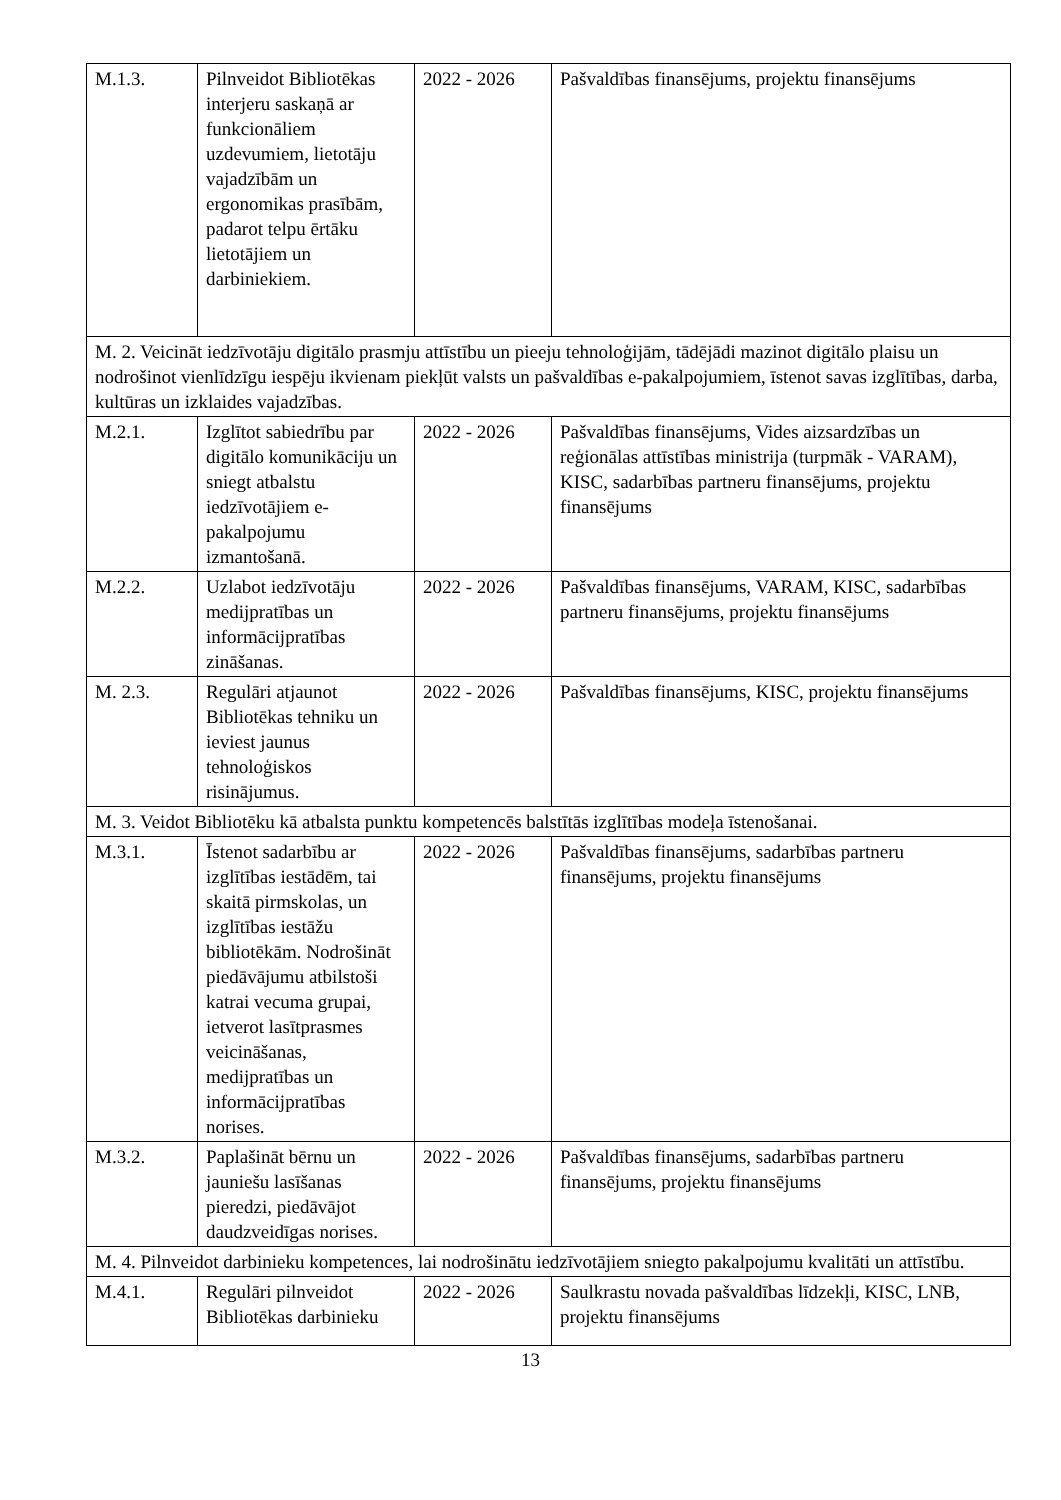| M.1.3. | Pilnveidot Bibliotēkas interjeru saskaņā ar funkcionāliem uzdevumiem, lietotāju vajadzībām un ergonomikas prasībām, padarot telpu ērtāku lietotājiem un darbiniekiem. | 2022 - 2026 | Pašvaldības finansējums, projektu finansējums |
| M. 2. Veicināt iedzīvotāju digitālo prasmju attīstību un pieeju tehnoloģijām, tādējādi mazinot digitālo plaisu un nodrošinot vienlīdzīgu iespēju ikvienam piekļūt valsts un pašvaldības e-pakalpojumiem, īstenot savas izglītības, darba, kultūras un izklaides vajadzības. | | | |
| M.2.1. | Izglītot sabiedrību par digitālo komunikāciju un sniegt atbalstu iedzīvotājiem e-pakalpojumu izmantošanā. | 2022 - 2026 | Pašvaldības finansējums, Vides aizsardzības un reģionālas attīstības ministrija (turpmāk - VARAM), KISC, sadarbības partneru finansējums, projektu finansējums |
| M.2.2. | Uzlabot iedzīvotāju medijpratības un informācijpratības zināšanas. | 2022 - 2026 | Pašvaldības finansējums, VARAM, KISC, sadarbības partneru finansējums, projektu finansējums |
| M. 2.3. | Regulāri atjaunot Bibliotēkas tehniku un ieviest jaunus tehnoloģiskos risinājumus. | 2022 - 2026 | Pašvaldības finansējums, KISC, projektu finansējums |
| M. 3. Veidot Bibliotēku kā atbalsta punktu kompetencēs balstītās izglītības modeļa īstenošanai. | | | |
| M.3.1. | Īstenot sadarbību ar izglītības iestādēm, tai skaitā pirmskolas, un izglītības iestāžu bibliotēkām. Nodrošināt piedāvājumu atbilstoši katrai vecuma grupai, ietverot lasītprasmes veicināšanas, medijpratības un informācijpratības norises. | 2022 - 2026 | Pašvaldības finansējums, sadarbības partneru finansējums, projektu finansējums |
| M.3.2. | Paplašināt bērnu un jauniešu lasīšanas pieredzi, piedāvājot daudzveidīgas norises. | 2022 - 2026 | Pašvaldības finansējums, sadarbības partneru finansējums, projektu finansējums |
| M. 4. Pilnveidot darbinieku kompetences, lai nodrošinātu iedzīvotājiem sniegto pakalpojumu kvalitāti un attīstību. | | | |
| M.4.1. | Regulāri pilnveidot Bibliotēkas darbinieku | 2022 - 2026 | Saulkrastu novada pašvaldības līdzekļi, KISC, LNB, projektu finansējums |
13